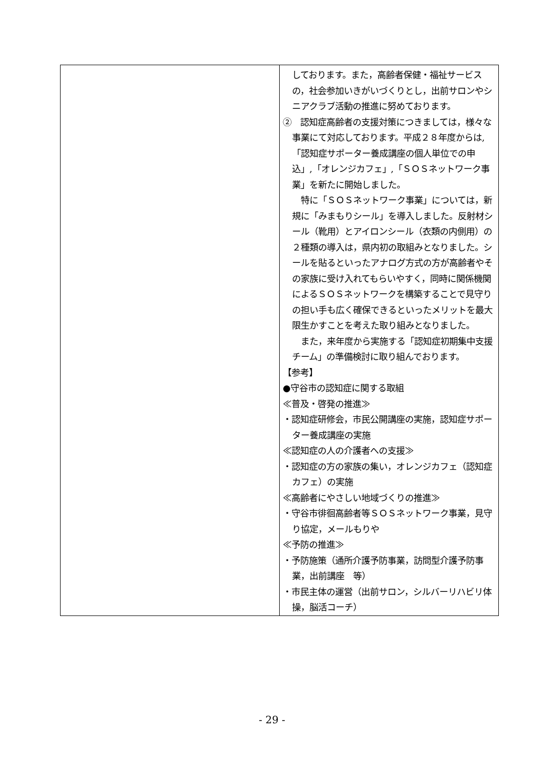| | しております。また，高齢者保健・福祉サービスの，社会参加いきがいづくりとし，出前サロンやシニアクラブ活動の推進に努めております。 ② 認知症高齢者の支援対策につきましては，様々な事業にて対応しております。平成２８年度からは,「認知症サポーター養成講座の個人単位での申込」,「オレンジカフェ」,「ＳＯＳネットワーク事業」を新たに開始しました。 特に「ＳＯＳネットワーク事業」については，新規に「みまもりシール」を導入しました。反射材シール（靴用）とアイロンシール（衣類の内側用）の２種類の導入は，県内初の取組みとなりました。シールを貼るといったアナログ方式の方が高齢者やその家族に受け入れてもらいやすく，同時に関係機関によるＳＯＳネットワークを構築することで見守りの担い手も広く確保できるといったメリットを最大限生かすことを考えた取り組みとなりました。 また，来年度から実施する「認知症初期集中支援チーム」の準備検討に取り組んでおります。 【参考】 ●守谷市の認知症に関する取組 ≪普及・啓発の推進≫ ・認知症研修会，市民公開講座の実施，認知症サポーター養成講座の実施 ≪認知症の人の介護者への支援≫ ・認知症の方の家族の集い，オレンジカフェ（認知症カフェ）の実施 ≪高齢者にやさしい地域づくりの推進≫ ・守谷市徘徊高齢者等ＳＯＳネットワーク事業，見守り協定，メールもりや ≪予防の推進≫ ・予防施策（通所介護予防事業，訪問型介護予防事業，出前講座 等） ・市民主体の運営（出前サロン，シルバーリハビリ体操，脳活コーチ） |
- 29 -